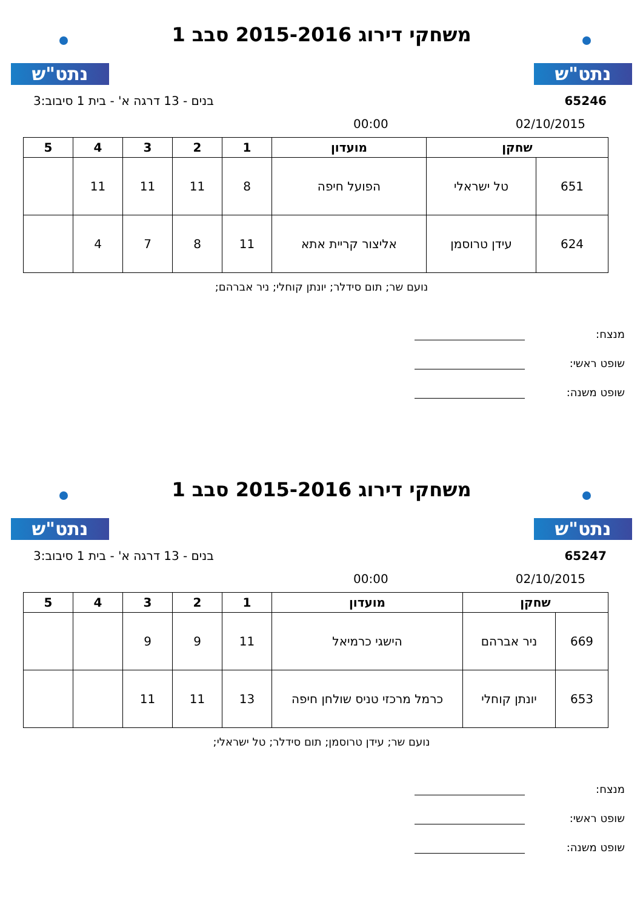נתט"ש
משחקי דירוג 2015-2016 סבב 1
נתט"ש
65246 בנים - 13 דרגה א' - בית 1 סיבוב:3
02/10/2015 00:00
| שחקן | | מועדון | 1 | 2 | 3 | 4 | 5 |
| --- | --- | --- | --- | --- | --- | --- | --- |
| 651 | טל ישראלי | הפועל חיפה | 8 | 11 | 11 | 11 | |
| 624 | עידן טרוסמן | אליצור קריית אתא | 11 | 8 | 7 | 4 | |
נועם שר; תום סידלר; יונתן קוחלי; ניר אברהם;
מנצח:
שופט ראשי:
שופט משנה:
נתט"ש
משחקי דירוג 2015-2016 סבב 1
נתט"ש
65247 בנים - 13 דרגה א' - בית 1 סיבוב:3
02/10/2015 00:00
| שחקן | | מועדון | 1 | 2 | 3 | 4 | 5 |
| --- | --- | --- | --- | --- | --- | --- | --- |
| 669 | ניר אברהם | הישגי כרמיאל | 11 | 9 | 9 | | |
| 653 | יונתן קוחלי | כרמל מרכזי טניס שולחן חיפה | 13 | 11 | 11 | | |
נועם שר; עידן טרוסמן; תום סידלר; טל ישראלי;
מנצח:
שופט ראשי:
שופט משנה: